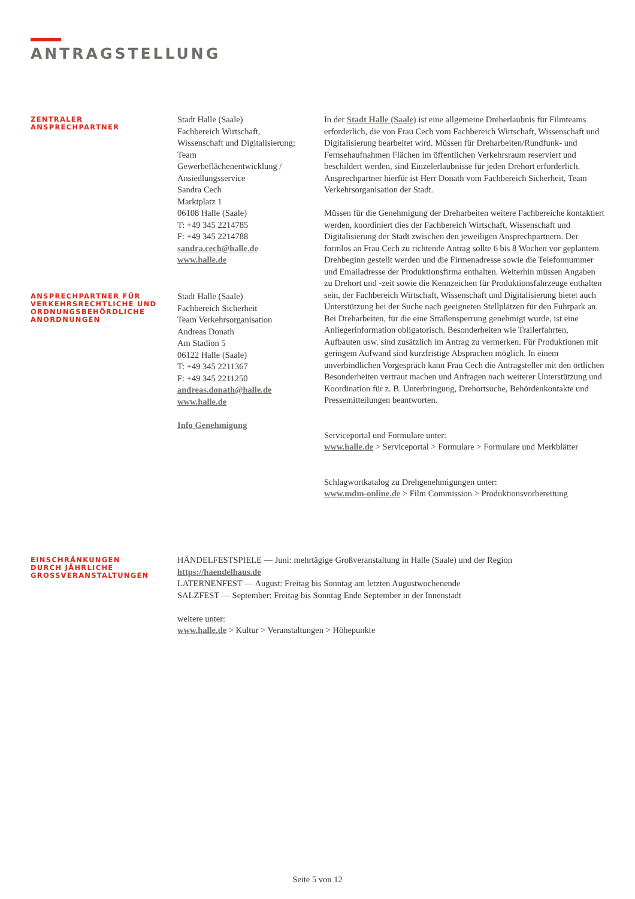ANTRAGSTELLUNG
ZENTRALER
ANSPRECHPARTNER
Stadt Halle (Saale)
Fachbereich Wirtschaft,
Wissenschaft und Digitalisierung;
Team
Gewerbeflächenentwicklung /
Ansiedlungsservice
Sandra Cech
Marktplatz 1
06108 Halle (Saale)
T: +49 345 2214785
F: +49 345 2214788
sandra.cech@halle.de
www.halle.de
In der Stadt Halle (Saale) ist eine allgemeine Dreherlaubnis für Filmteams erforderlich, die von Frau Cech vom Fachbereich Wirtschaft, Wissenschaft und Digitalisierung bearbeitet wird. Müssen für Dreharbeiten/Rundfunk- und Fernsehaufnahmen Flächen im öffentlichen Verkehrsraum reserviert und beschildert werden, sind Einzelerlaubnisse für jeden Drehort erforderlich. Ansprechpartner hierfür ist Herr Donath vom Fachbereich Sicherheit, Team Verkehrsorganisation der Stadt.
Müssen für die Genehmigung der Dreharbeiten weitere Fachbereiche kontaktiert werden, koordiniert dies der Fachbereich Wirtschaft, Wissenschaft und Digitalisierung der Stadt zwischen den jeweiligen Ansprechpartnern. Der formlos an Frau Cech zu richtende Antrag sollte 6 bis 8 Wochen vor geplantem Drehbeginn gestellt werden und die Firmenadresse sowie die Telefonnummer und Emailadresse der Produktionsfirma enthalten. Weiterhin müssen Angaben zu Drehort und -zeit sowie die Kennzeichen für Produktionsfahrzeuge enthalten sein, der Fachbereich Wirtschaft, Wissenschaft und Digitalisierung bietet auch Unterstützung bei der Suche nach geeigneten Stellplätzen für den Fuhrpark an. Bei Dreharbeiten, für die eine Straßensperrung genehmigt wurde, ist eine Anliegerinformation obligatorisch. Besonderheiten wie Trailerfahrten, Aufbauten usw. sind zusätzlich im Antrag zu vermerken. Für Produktionen mit geringem Aufwand sind kurzfristige Absprachen möglich. In einem unverbindlichen Vorgespräch kann Frau Cech die Antragsteller mit den örtlichen Besonderheiten vertraut machen und Anfragen nach weiterer Unterstützung und Koordination für z. B. Unterbringung, Drehortsuche, Behördenkontakte und Pressemitteilungen beantworten.
Serviceportal und Formulare unter:
www.halle.de > Serviceportal > Formulare > Formulare und Merkblätter
Schlagwortkatalog zu Drehgenehmigungen unter:
www.mdm-online.de > Film Commission > Produktionsvorbereitung
ANSPRECHPARTNER FÜR
VERKEHRSRECHTLICHE UND
ORDNUNGSBEHÖRDLICHE
ANORDNUNGEN
Stadt Halle (Saale)
Fachbereich Sicherheit
Team Verkehrsorganisation
Andreas Donath
Am Stadion 5
06122 Halle (Saale)
T: +49 345 2211367
F: +49 345 2211250
andreas.donath@halle.de
www.halle.de
Info Genehmigung
EINSCHRÄNKUNGEN
DURCH JÄHRLICHE
GROSSVERANSTALTUNGEN
HÄNDELFESTSPIELE — Juni: mehrtägige Großveranstaltung in Halle (Saale) und der Region
https://haendelhaus.de
LATERNENFEST — August: Freitag bis Sonntag am letzten Augustwochenende
SALZFEST — September: Freitag bis Sonntag Ende September in der Innenstadt
weitere unter:
www.halle.de > Kultur > Veranstaltungen > Höhepunkte
Seite 5 von 12